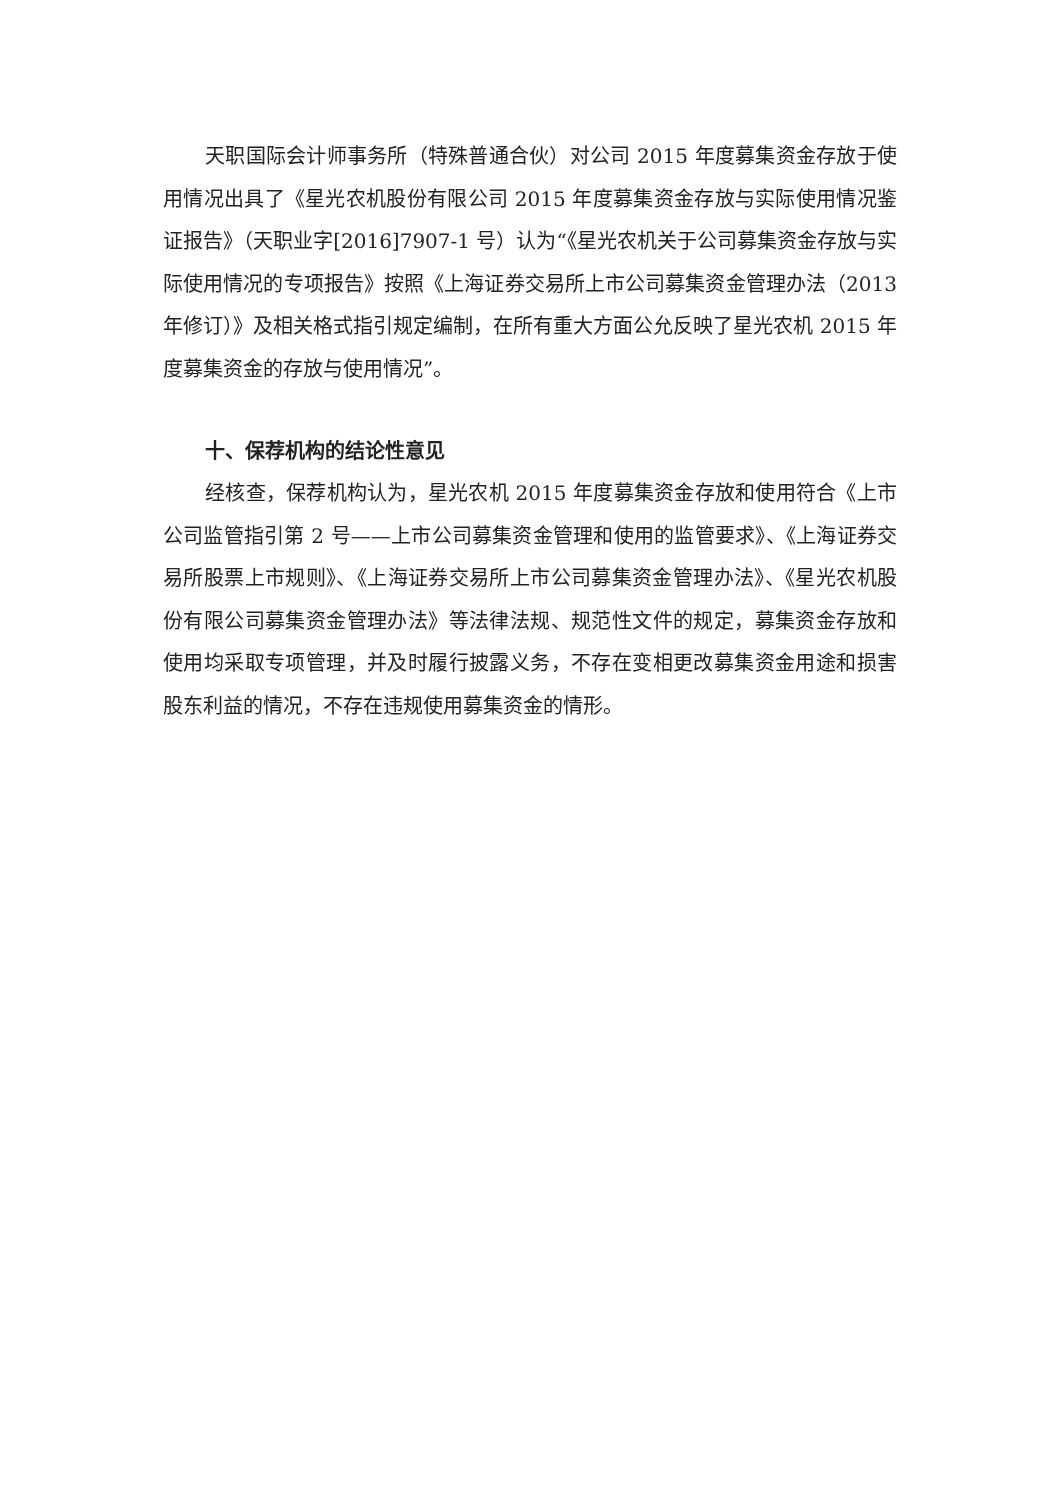天职国际会计师事务所（特殊普通合伙）对公司 2015 年度募集资金存放于使用情况出具了《星光农机股份有限公司 2015 年度募集资金存放与实际使用情况鉴证报告》（天职业字[2016]7907-1 号）认为“《星光农机关于公司募集资金存放与实际使用情况的专项报告》按照《上海证券交易所上市公司募集资金管理办法（2013 年修订）》及相关格式指引规定编制，在所有重大方面公允反映了星光农机 2015 年度募集资金的存放与使用情况”。
十、保荐机构的结论性意见
经核查，保荐机构认为，星光农机 2015 年度募集资金存放和使用符合《上市公司监管指引第 2 号——上市公司募集资金管理和使用的监管要求》、《上海证券交易所股票上市规则》、《上海证券交易所上市公司募集资金管理办法》、《星光农机股份有限公司募集资金管理办法》等法律法规、规范性文件的规定，募集资金存放和使用均采取专项管理，并及时履行披露义务，不存在变相更改募集资金用途和损害股东利益的情况，不存在违规使用募集资金的情形。